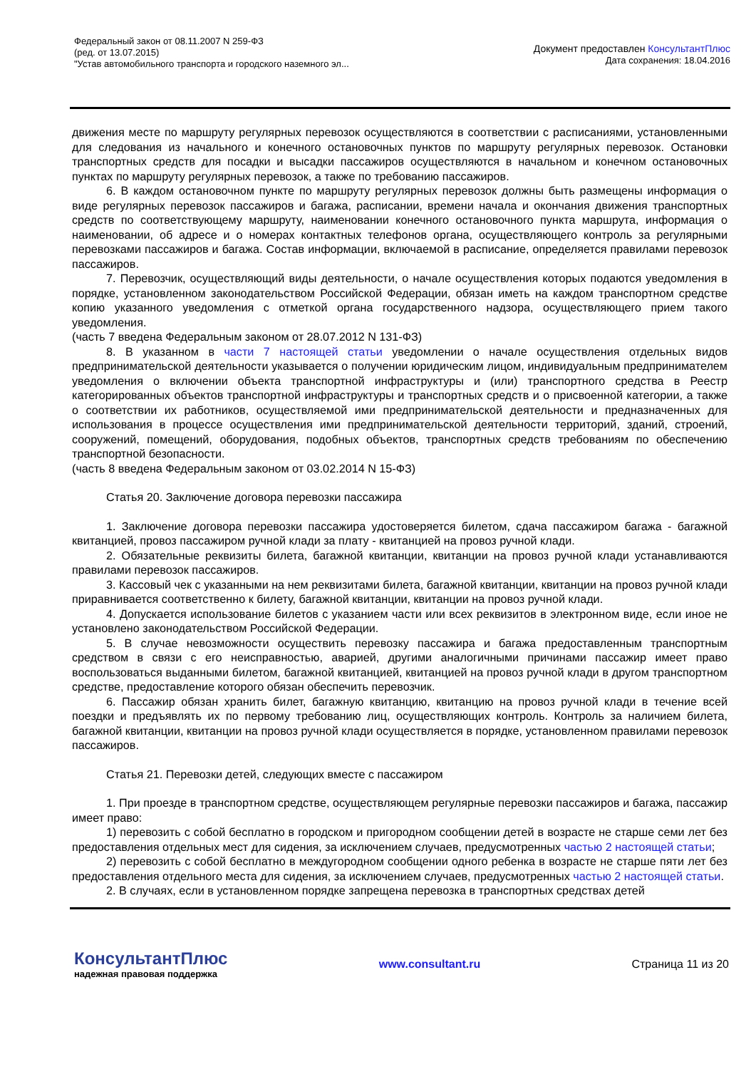Федеральный закон от 08.11.2007 N 259-ФЗ
(ред. от 13.07.2015)
"Устав автомобильного транспорта и городского наземного эл...
Документ предоставлен КонсультантПлюс
Дата сохранения: 18.04.2016
движения месте по маршруту регулярных перевозок осуществляются в соответствии с расписаниями, установленными для следования из начального и конечного остановочных пунктов по маршруту регулярных перевозок. Остановки транспортных средств для посадки и высадки пассажиров осуществляются в начальном и конечном остановочных пунктах по маршруту регулярных перевозок, а также по требованию пассажиров.
6. В каждом остановочном пункте по маршруту регулярных перевозок должны быть размещены информация о виде регулярных перевозок пассажиров и багажа, расписании, времени начала и окончания движения транспортных средств по соответствующему маршруту, наименовании конечного остановочного пункта маршрута, информация о наименовании, об адресе и о номерах контактных телефонов органа, осуществляющего контроль за регулярными перевозками пассажиров и багажа. Состав информации, включаемой в расписание, определяется правилами перевозок пассажиров.
7. Перевозчик, осуществляющий виды деятельности, о начале осуществления которых подаются уведомления в порядке, установленном законодательством Российской Федерации, обязан иметь на каждом транспортном средстве копию указанного уведомления с отметкой органа государственного надзора, осуществляющего прием такого уведомления.
(часть 7 введена Федеральным законом от 28.07.2012 N 131-ФЗ)
8. В указанном в части 7 настоящей статьи уведомлении о начале осуществления отдельных видов предпринимательской деятельности указывается о получении юридическим лицом, индивидуальным предпринимателем уведомления о включении объекта транспортной инфраструктуры и (или) транспортного средства в Реестр категорированных объектов транспортной инфраструктуры и транспортных средств и о присвоенной категории, а также о соответствии их работников, осуществляемой ими предпринимательской деятельности и предназначенных для использования в процессе осуществления ими предпринимательской деятельности территорий, зданий, строений, сооружений, помещений, оборудования, подобных объектов, транспортных средств требованиям по обеспечению транспортной безопасности.
(часть 8 введена Федеральным законом от 03.02.2014 N 15-ФЗ)
Статья 20. Заключение договора перевозки пассажира
1. Заключение договора перевозки пассажира удостоверяется билетом, сдача пассажиром багажа - багажной квитанцией, провоз пассажиром ручной клади за плату - квитанцией на провоз ручной клади.
2. Обязательные реквизиты билета, багажной квитанции, квитанции на провоз ручной клади устанавливаются правилами перевозок пассажиров.
3. Кассовый чек с указанными на нем реквизитами билета, багажной квитанции, квитанции на провоз ручной клади приравнивается соответственно к билету, багажной квитанции, квитанции на провоз ручной клади.
4. Допускается использование билетов с указанием части или всех реквизитов в электронном виде, если иное не установлено законодательством Российской Федерации.
5. В случае невозможности осуществить перевозку пассажира и багажа предоставленным транспортным средством в связи с его неисправностью, аварией, другими аналогичными причинами пассажир имеет право воспользоваться выданными билетом, багажной квитанцией, квитанцией на провоз ручной клади в другом транспортном средстве, предоставление которого обязан обеспечить перевозчик.
6. Пассажир обязан хранить билет, багажную квитанцию, квитанцию на провоз ручной клади в течение всей поездки и предъявлять их по первому требованию лиц, осуществляющих контроль. Контроль за наличием билета, багажной квитанции, квитанции на провоз ручной клади осуществляется в порядке, установленном правилами перевозок пассажиров.
Статья 21. Перевозки детей, следующих вместе с пассажиром
1. При проезде в транспортном средстве, осуществляющем регулярные перевозки пассажиров и багажа, пассажир имеет право:
1) перевозить с собой бесплатно в городском и пригородном сообщении детей в возрасте не старше семи лет без предоставления отдельных мест для сидения, за исключением случаев, предусмотренных частью 2 настоящей статьи;
2) перевозить с собой бесплатно в междугородном сообщении одного ребенка в возрасте не старше пяти лет без предоставления отдельного места для сидения, за исключением случаев, предусмотренных частью 2 настоящей статьи.
2. В случаях, если в установленном порядке запрещена перевозка в транспортных средствах детей
КонсультантПлюс
надежная правовая поддержка
www.consultant.ru Страница 11 из 20